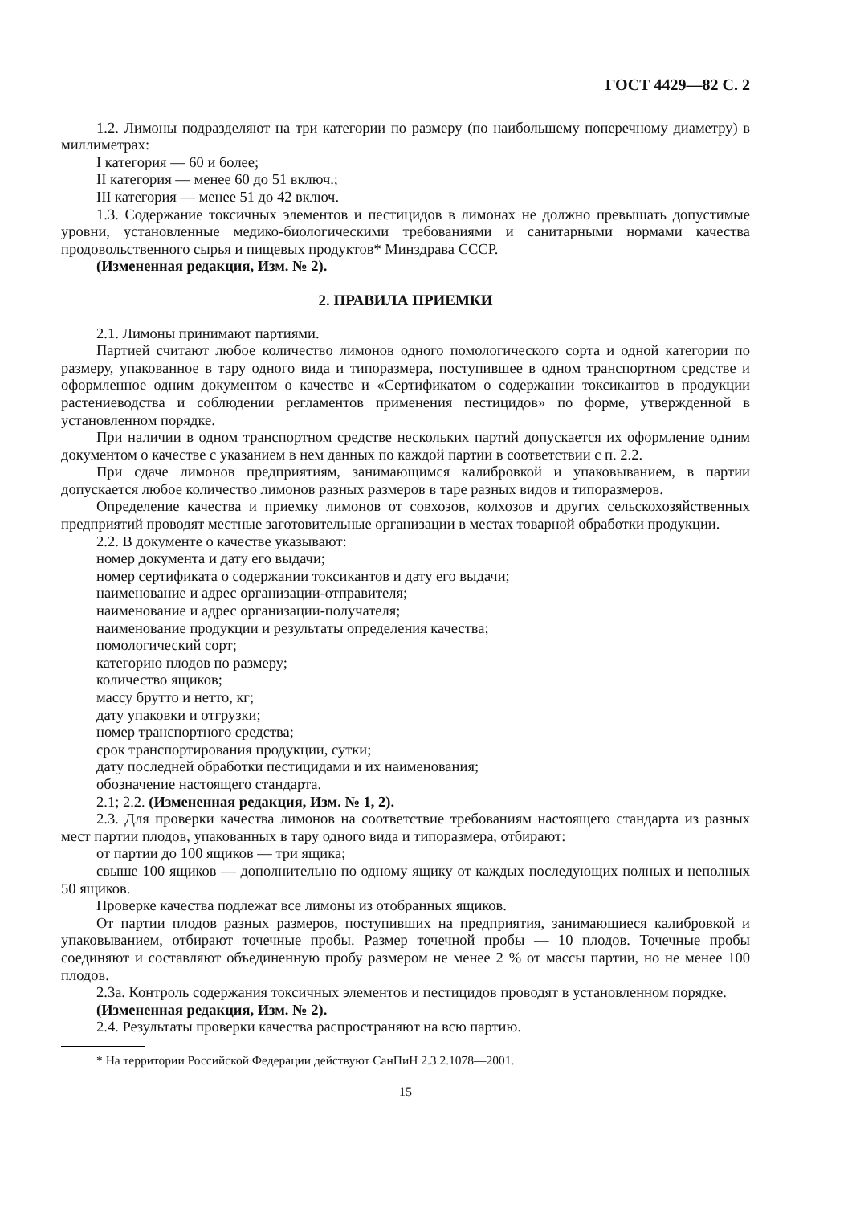ГОСТ 4429—82 С. 2
1.2. Лимоны подразделяют на три категории по размеру (по наибольшему поперечному диаметру) в миллиметрах:
I категория — 60 и более;
II категория — менее 60 до 51 включ.;
III категория — менее 51 до 42 включ.
1.3. Содержание токсичных элементов и пестицидов в лимонах не должно превышать допустимые уровни, установленные медико-биологическими требованиями и санитарными нормами качества продовольственного сырья и пищевых продуктов* Минздрава СССР.
(Измененная редакция, Изм. № 2).
2. ПРАВИЛА ПРИЕМКИ
2.1. Лимоны принимают партиями.
Партией считают любое количество лимонов одного помологического сорта и одной категории по размеру, упакованное в тару одного вида и типоразмера, поступившее в одном транспортном средстве и оформленное одним документом о качестве и «Сертификатом о содержании токсикантов в продукции растениеводства и соблюдении регламентов применения пестицидов» по форме, утвержденной в установленном порядке.
При наличии в одном транспортном средстве нескольких партий допускается их оформление одним документом о качестве с указанием в нем данных по каждой партии в соответствии с п. 2.2.
При сдаче лимонов предприятиям, занимающимся калибровкой и упаковыванием, в партии допускается любое количество лимонов разных размеров в таре разных видов и типоразмеров.
Определение качества и приемку лимонов от совхозов, колхозов и других сельскохозяйственных предприятий проводят местные заготовительные организации в местах товарной обработки продукции.
2.2. В документе о качестве указывают:
номер документа и дату его выдачи;
номер сертификата о содержании токсикантов и дату его выдачи;
наименование и адрес организации-отправителя;
наименование и адрес организации-получателя;
наименование продукции и результаты определения качества;
помологический сорт;
категорию плодов по размеру;
количество ящиков;
массу брутто и нетто, кг;
дату упаковки и отгрузки;
номер транспортного средства;
срок транспортирования продукции, сутки;
дату последней обработки пестицидами и их наименования;
обозначение настоящего стандарта.
2.1; 2.2. (Измененная редакция, Изм. № 1, 2).
2.3. Для проверки качества лимонов на соответствие требованиям настоящего стандарта из разных мест партии плодов, упакованных в тару одного вида и типоразмера, отбирают:
от партии до 100 ящиков — три ящика;
свыше 100 ящиков — дополнительно по одному ящику от каждых последующих полных и неполных 50 ящиков.
Проверке качества подлежат все лимоны из отобранных ящиков.
От партии плодов разных размеров, поступивших на предприятия, занимающиеся калибровкой и упаковыванием, отбирают точечные пробы. Размер точечной пробы — 10 плодов. Точечные пробы соединяют и составляют объединенную пробу размером не менее 2 % от массы партии, но не менее 100 плодов.
2.3а. Контроль содержания токсичных элементов и пестицидов проводят в установленном порядке.
(Измененная редакция, Изм. № 2).
2.4. Результаты проверки качества распространяют на всю партию.
* На территории Российской Федерации действуют СанПиН 2.3.2.1078—2001.
15